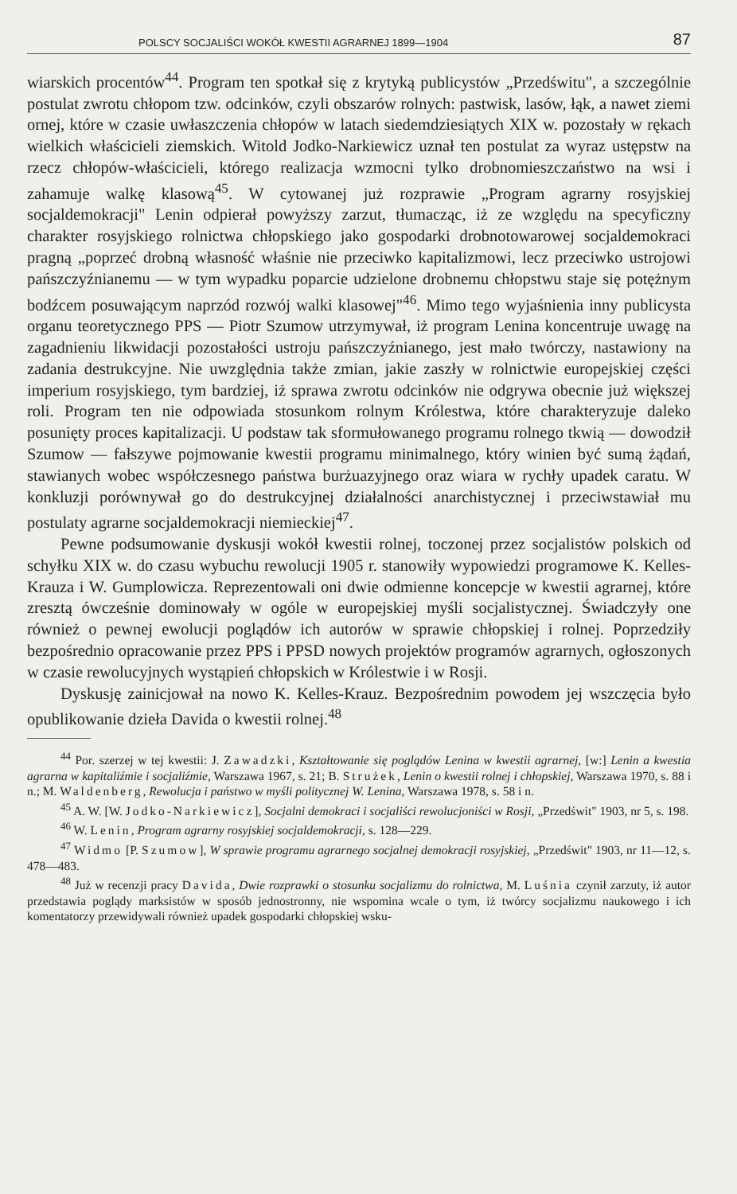POLSCY SOCJALIŚCI WOKÓŁ KWESTII AGRARNEJ 1899—1904 87
wiarskich procentów<sup>44</sup>. Program ten spotkał się z krytyką publicystów „Przedświtu", a szczególnie postulat zwrotu chłopom tzw. odcinków, czyli obszarów rolnych: pastwisk, lasów, łąk, a nawet ziemi ornej, które w czasie uwłaszczenia chłopów w latach siedemdziesiątych XIX w. pozostały w rękach wielkich właścicieli ziemskich. Witold Jodko-Narkiewicz uznał ten postulat za wyraz ustępstw na rzecz chłopów-właścicieli, którego realizacja wzmocni tylko drobnomieszczaństwo na wsi i zahamuje walkę klasową<sup>45</sup>. W cytowanej już rozprawie „Program agrarny rosyjskiej socjaldemokracji" Lenin odpierał powyższy zarzut, tłumacząc, iż ze względu na specyficzny charakter rosyjskiego rolnictwa chłopskiego jako gospodarki drobnotowarowej socjaldemokraci pragną „poprzeć drobną własność właśnie nie przeciwko kapitalizmowi, lecz przeciwko ustrojowi pańszczyźnianemu — w tym wypadku poparcie udzielone drobnemu chłopstwu staje się potężnym bodźcem posuwającym naprzód rozwój walki klasowej"<sup>46</sup>. Mimo tego wyjaśnienia inny publicysta organu teoretycznego PPS — Piotr Szumow utrzymywał, iż program Lenina koncentruje uwagę na zagadnieniu likwidacji pozostałości ustroju pańszczyźnianego, jest mało twórczy, nastawiony na zadania destrukcyjne. Nie uwzględnia także zmian, jakie zaszły w rolnictwie europejskiej części imperium rosyjskiego, tym bardziej, iż sprawa zwrotu odcinków nie odgrywa obecnie już większej roli. Program ten nie odpowiada stosunkom rolnym Królestwa, które charakteryzuje daleko posunięty proces kapitalizacji. U podstaw tak sformułowanego programu rolnego tkwią — dowodził Szumow — fałszywe pojmowanie kwestii programu minimalnego, który winien być sumą żądań, stawianych wobec współczesnego państwa burżuazyjnego oraz wiara w rychły upadek caratu. W konkluzji porównywał go do destrukcyjnej działalności anarchistycznej i przeciwstawiał mu postulaty agrarne socjaldemokracji niemieckiej<sup>47</sup>.
Pewne podsumowanie dyskusji wokół kwestii rolnej, toczonej przez socjalistów polskich od schyłku XIX w. do czasu wybuchu rewolucji 1905 r. stanowiły wypowiedzi programowe K. Kelles-Krauza i W. Gumplowicza. Reprezentowali oni dwie odmienne koncepcje w kwestii agrarnej, które zresztą ówcześnie dominowały w ogóle w europejskiej myśli socjalistycznej. Świadczyły one również o pewnej ewolucji poglądów ich autorów w sprawie chłopskiej i rolnej. Poprzedziły bezpośrednio opracowanie przez PPS i PPSD nowych projektów programów agrarnych, ogłoszonych w czasie rewolucyjnych wystąpień chłopskich w Królestwie i w Rosji.
Dyskusję zainicjował na nowo K. Kelles-Krauz. Bezpośrednim powodem jej wszczęcia było opublikowanie dzieła Davida o kwestii rolnej.<sup>48</sup>
<sup>44</sup> Por. szerzej w tej kwestii: J. Zawadzki, Kształtowanie się poglądów Lenina w kwestii agrarnej, [w:] Lenin a kwestia agrarna w kapitaliźmie i socjaliźmie, Warszawa 1967, s. 21; B. Strużek, Lenin o kwestii rolnej i chłopskiej, Warszawa 1970, s. 88 i n.; M. Waldenberg, Rewolucja i państwo w myśli politycznej W. Lenina, Warszawa 1978, s. 58 i n.
<sup>45</sup> A. W. [W. Jodko-Narkiewicz], Socjalni demokraci i socjaliści rewolucjoniści w Rosji, „Przedświt" 1903, nr 5, s. 198.
<sup>46</sup> W. Lenin, Program agrarny rosyjskiej socjaldemokracji, s. 128—229.
<sup>47</sup> Widmo [P. Szumow], W sprawie programu agrarnego socjalnej demokracji rosyjskiej, „Przedświt" 1903, nr 11—12, s. 478—483.
<sup>48</sup> Już w recenzji pracy Davida, Dwie rozprawki o stosunku socjalizmu do rolnictwa, M. Luśnia czynił zarzuty, iż autor przedstawia poglądy marksistów w sposób jednostronny, nie wspomina wcale o tym, iż twórcy socjalizmu naukowego i ich komentatorzy przewidywali również upadek gospodarki chłopskiej wsku-